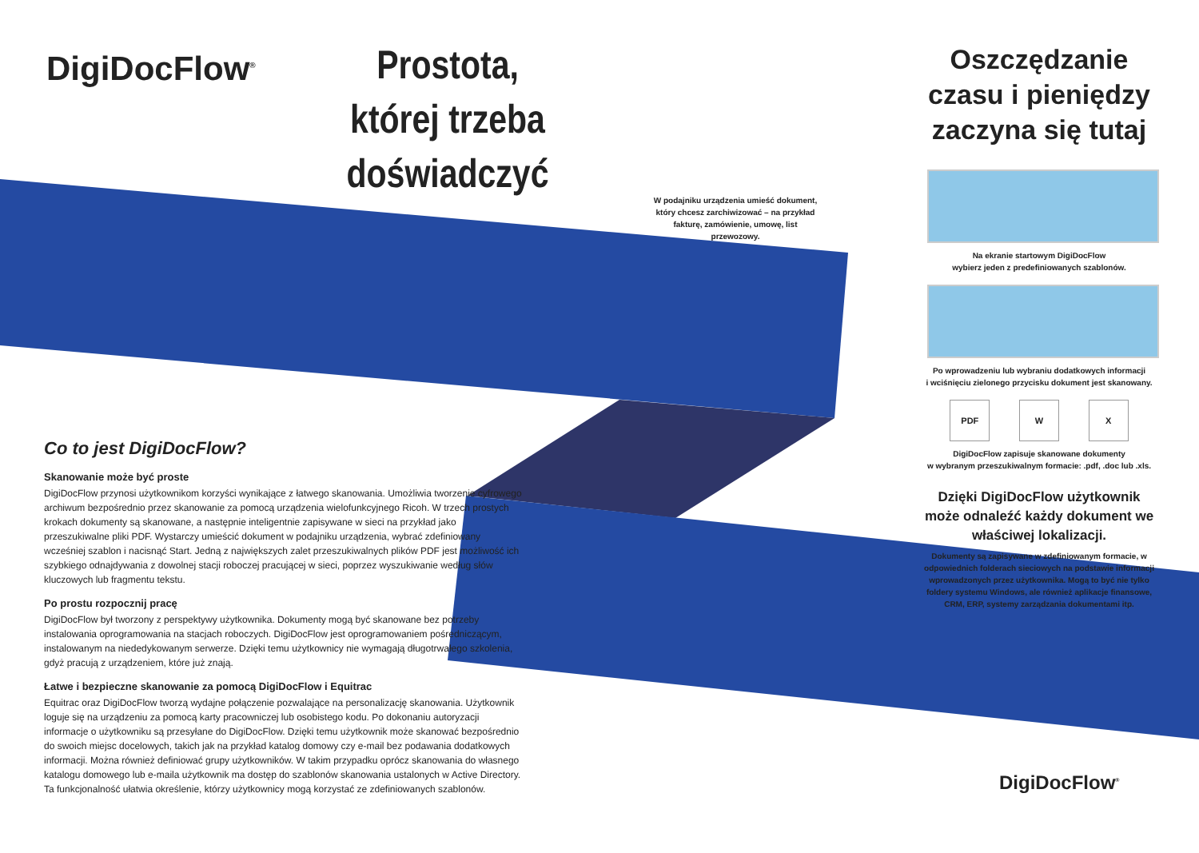DigiDocFlow<sup>®</sup>
Prostota, której trzeba doświadczyć
W podajniku urządzenia umieść dokument, który chcesz zarchiwizować – na przykład fakturę, zamówienie, umowę, list przewozowy.
Oszczędzanie czasu i pieniędzy zaczyna się tutaj
Na ekranie startowym DigiDocFlow
wybierz jeden z predefiniowanych szablonów.
Po wprowadzeniu lub wybraniu dodatkowych informacji
i wciśnięciu zielonego przycisku dokument jest skanowany.
PDF W X
DigiDocFlow zapisuje skanowane dokumenty
w wybranym przeszukiwalnym formacie: .pdf, .doc lub .xls.
Dzięki DigiDocFlow użytkownik może odnaleźć każdy dokument we właściwej lokalizacji.
Dokumenty są zapisywane w zdefiniowanym formacie, w odpowiednich folderach sieciowych na podstawie informacji wprowadzonych przez użytkownika. Mogą to być nie tylko foldery systemu Windows, ale również aplikacje finansowe, CRM, ERP, systemy zarządzania dokumentami itp.
Co to jest DigiDocFlow?
Skanowanie może być proste
DigiDocFlow przynosi użytkownikom korzyści wynikające z łatwego skanowania. Umożliwia tworzenie cyfrowego archiwum bezpośrednio przez skanowanie za pomocą urządzenia wielofunkcyjnego Ricoh. W trzech prostych krokach dokumenty są skanowane, a następnie inteligentnie zapisywane w sieci na przykład jako przeszukiwalne pliki PDF. Wystarczy umieścić dokument w podajniku urządzenia, wybrać zdefiniowany wcześniej szablon i nacisnąć Start. Jedną z największych zalet przeszukiwalnych plików PDF jest możliwość ich szybkiego odnajdywania z dowolnej stacji roboczej pracującej w sieci, poprzez wyszukiwanie według słów kluczowych lub fragmentu tekstu.
Po prostu rozpocznij pracę
DigiDocFlow był tworzony z perspektywy użytkownika. Dokumenty mogą być skanowane bez potrzeby instalowania oprogramowania na stacjach roboczych. DigiDocFlow jest oprogramowaniem pośredniczącym, instalowanym na niededykowanym serwerze. Dzięki temu użytkownicy nie wymagają długotrwałego szkolenia, gdyż pracują z urządzeniem, które już znają.
Łatwe i bezpieczne skanowanie za pomocą DigiDocFlow i Equitrac
Equitrac oraz DigiDocFlow tworzą wydajne połączenie pozwalające na personalizację skanowania. Użytkownik loguje się na urządzeniu za pomocą karty pracowniczej lub osobistego kodu. Po dokonaniu autoryzacji informacje o użytkowniku są przesyłane do DigiDocFlow. Dzięki temu użytkownik może skanować bezpośrednio do swoich miejsc docelowych, takich jak na przykład katalog domowy czy e-mail bez podawania dodatkowych informacji. Można również definiować grupy użytkowników. W takim przypadku oprócz skanowania do własnego katalogu domowego lub e-maila użytkownik ma dostęp do szablonów skanowania ustalonych w Active Directory. Ta funkcjonalność ułatwia określenie, którzy użytkownicy mogą korzystać ze zdefiniowanych szablonów.
DigiDocFlow<sup>®</sup>